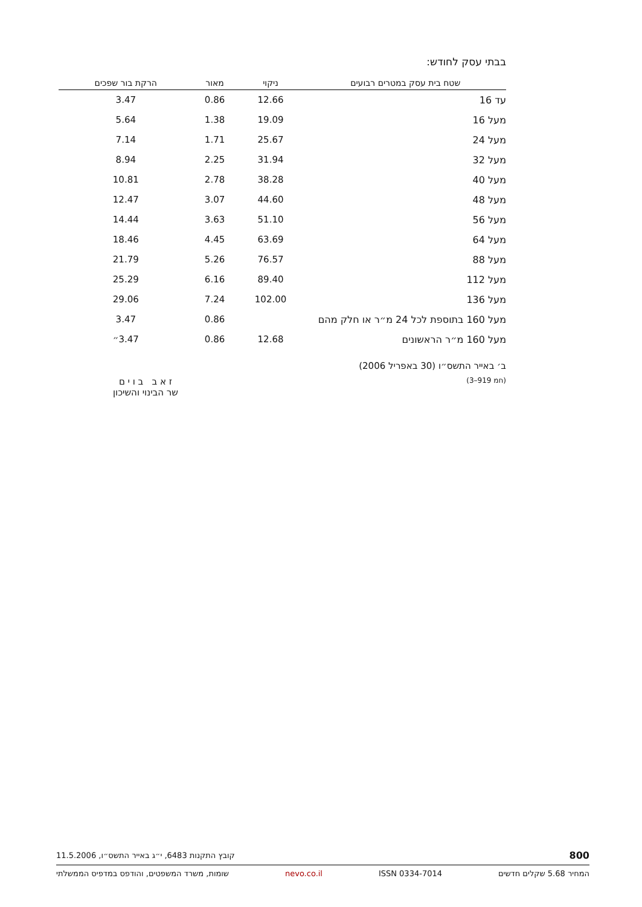בבתי עסק לחודש:
| שטח בית עסק במטרים רבועים | ניקוי | מאור | הרקת בור שפכים |
| --- | --- | --- | --- |
| עד 16 | 12.66 | 0.86 | 3.47 |
| מעל 16 | 19.09 | 1.38 | 5.64 |
| מעל 24 | 25.67 | 1.71 | 7.14 |
| מעל 32 | 31.94 | 2.25 | 8.94 |
| מעל 40 | 38.28 | 2.78 | 10.81 |
| מעל 48 | 44.60 | 3.07 | 12.47 |
| מעל 56 | 51.10 | 3.63 | 14.44 |
| מעל 64 | 63.69 | 4.45 | 18.46 |
| מעל 88 | 76.57 | 5.26 | 21.79 |
| מעל 112 | 89.40 | 6.16 | 25.29 |
| מעל 136 | 102.00 | 7.24 | 29.06 |
| מעל 160 בתוספת לכל 24 מ״ר או חלק מהם | | 0.86 | 3.47 |
| מעל 160 מ״ר הראשונים | 12.68 | 0.86 | 3.47״ |
ב׳ באייר התשס״ו (30 באפריל 2006)
(חמ 919–3)
ז א ב ב ו י ם
שר הבינוי והשיכון
800 קובץ התקנות 6483, י״ג באייר התשס״ו, 11.5.2006
המחיר 5.68 שקלים חדשים ISSN 0334-7014 nevo.co.il שומות, משרד המשפטים, והודפס במדפיס הממשלתי